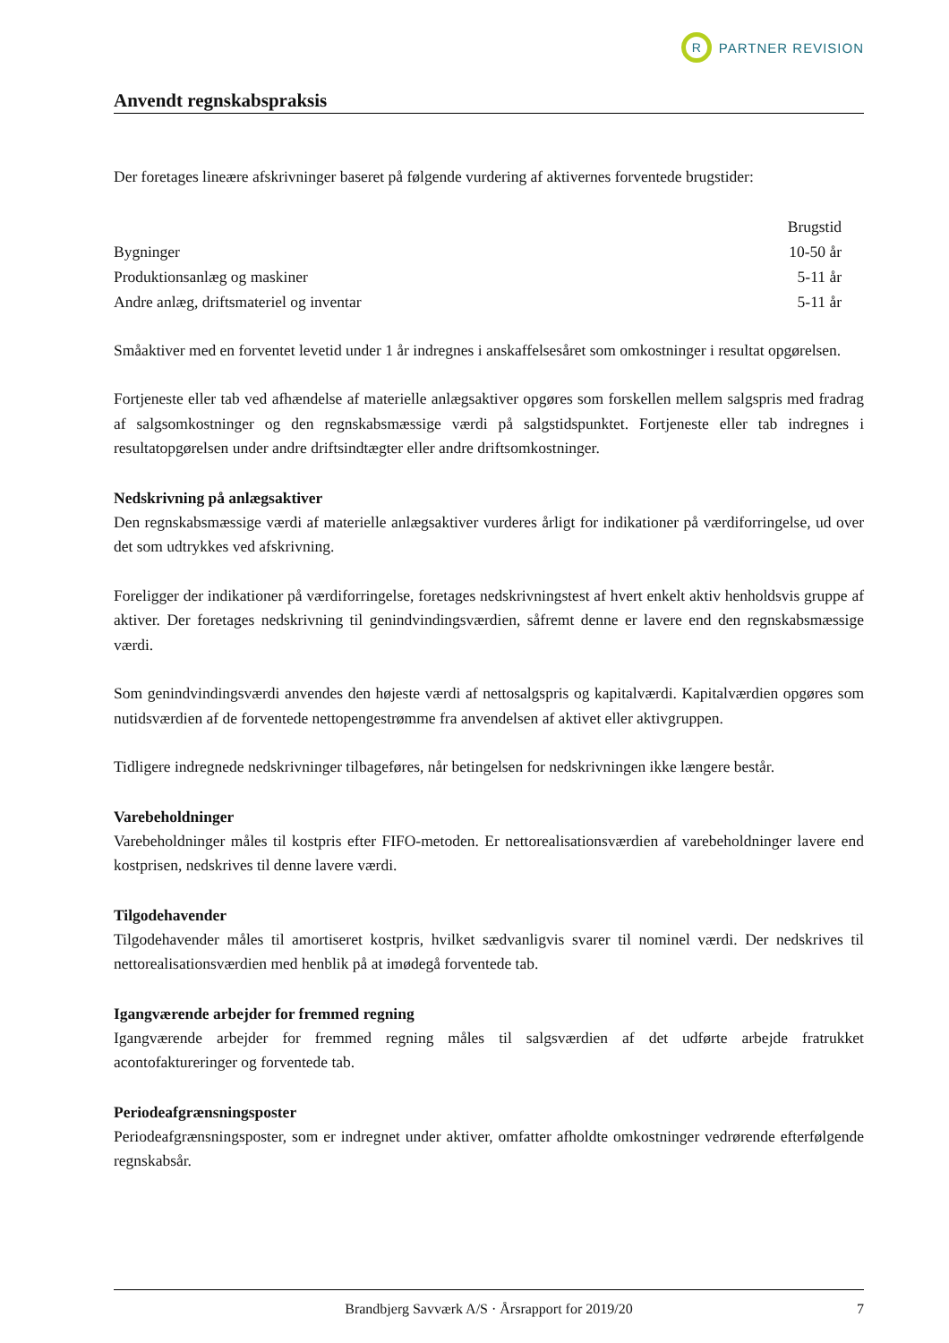R
PARTNER REVISION
Anvendt regnskabspraksis
Der foretages lineære afskrivninger baseret på følgende vurdering af aktivernes forventede brugstider:
| | Brugstid |
| --- | --- |
| Bygninger | 10-50 år |
| Produktionsanlæg og maskiner | 5-11 år |
| Andre anlæg, driftsmateriel og inventar | 5-11 år |
Småaktiver med en forventet levetid under 1 år indregnes i anskaffelsesåret som omkostninger i resultat opgørelsen.
Fortjeneste eller tab ved afhændelse af materielle anlægsaktiver opgøres som forskellen mellem salgspris med fradrag af salgsomkostninger og den regnskabsmæssige værdi på salgstidspunktet. Fortjeneste eller tab indregnes i resultatopgørelsen under andre driftsindtægter eller andre driftsomkostninger.
Nedskrivning på anlægsaktiver
Den regnskabsmæssige værdi af materielle anlægsaktiver vurderes årligt for indikationer på værdiforringelse, ud over det som udtrykkes ved afskrivning.
Foreligger der indikationer på værdiforringelse, foretages nedskrivningstest af hvert enkelt aktiv henholdsvis gruppe af aktiver. Der foretages nedskrivning til genindvindingsværdien, såfremt denne er lavere end den regnskabsmæssige værdi.
Som genindvindingsværdi anvendes den højeste værdi af nettosalgspris og kapitalværdi. Kapitalværdien opgøres som nutidsværdien af de forventede nettopengestrømme fra anvendelsen af aktivet eller aktivgruppen.
Tidligere indregnede nedskrivninger tilbageføres, når betingelsen for nedskrivningen ikke længere består.
Varebeholdninger
Varebeholdninger måles til kostpris efter FIFO-metoden. Er nettorealisationsværdien af varebeholdninger lavere end kostprisen, nedskrives til denne lavere værdi.
Tilgodehavender
Tilgodehavender måles til amortiseret kostpris, hvilket sædvanligvis svarer til nominel værdi. Der nedskrives til nettorealisationsværdien med henblik på at imødegå forventede tab.
Igangværende arbejder for fremmed regning
Igangværende arbejder for fremmed regning måles til salgsværdien af det udførte arbejde fratrukket acontofaktureringer og forventede tab.
Periodeafgrænsningsposter
Periodeafgrænsningsposter, som er indregnet under aktiver, omfatter afholdte omkostninger vedrørende efterfølgende regnskabsår.
Brandbjerg Savværk A/S · Årsrapport for 2019/20 7